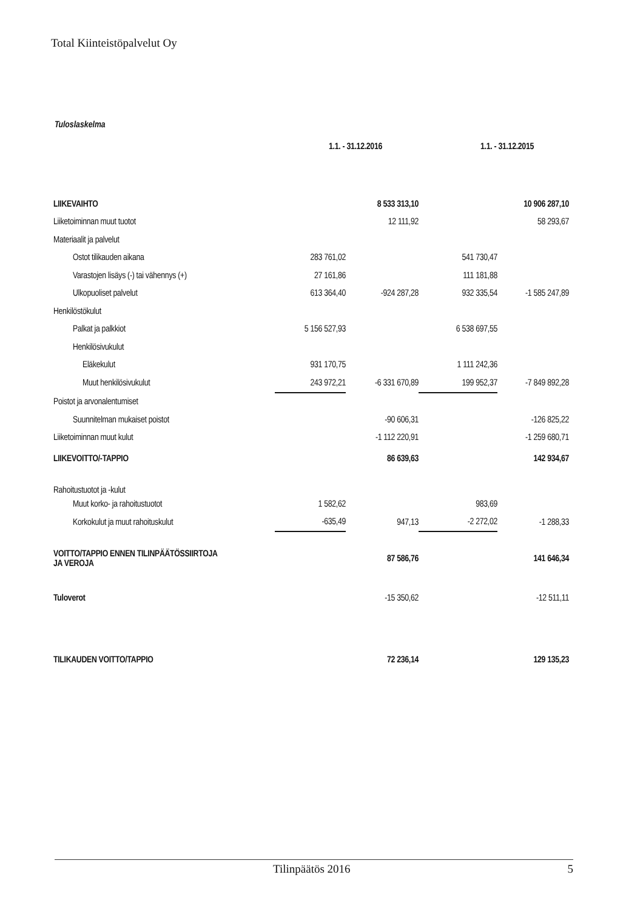Total Kiinteistöpalvelut Oy
Tuloslaskelma
| | 1.1. - 31.12.2016 | | 1.1. - 31.12.2015 | |
| LIIKEVAIHTO | | 8 533 313,10 | | 10 906 287,10 |
| Liiketoiminnan muut tuotot | | 12 111,92 | | 58 293,67 |
| Materiaalit ja palvelut | | | | |
| Ostot tilikauden aikana | 283 761,02 | | 541 730,47 | |
| Varastojen lisäys (-) tai vähennys (+) | 27 161,86 | | 111 181,88 | |
| Ulkopuoliset palvelut | 613 364,40 | -924 287,28 | 932 335,54 | -1 585 247,89 |
| Henkilöstökulut | | | | |
| Palkat ja palkkiot | 5 156 527,93 | | 6 538 697,55 | |
| Henkilösivukulut | | | | |
| Eläkekulut | 931 170,75 | | 1 111 242,36 | |
| Muut henkilösivukulut | 243 972,21 | -6 331 670,89 | 199 952,37 | -7 849 892,28 |
| Poistot ja arvonalentumiset | | | | |
| Suunnitelman mukaiset poistot | | -90 606,31 | | -126 825,22 |
| Liiketoiminnan muut kulut | | -1 112 220,91 | | -1 259 680,71 |
| LIIKEVOITTO/-TAPPIO | | 86 639,63 | | 142 934,67 |
| Rahoitustuotot ja -kulut | | | | |
| Muut korko- ja rahoitustuotot | 1 582,62 | | 983,69 | |
| Korkokulut ja muut rahoituskulut | -635,49 | 947,13 | -2 272,02 | -1 288,33 |
| VOITTO/TAPPIO ENNEN TILINPÄÄTÖSSIIRTOJA JA VEROJA | | 87 586,76 | | 141 646,34 |
| Tuloverot | | -15 350,62 | | -12 511,11 |
| TILIKAUDEN VOITTO/TAPPIO | | 72 236,14 | | 129 135,23 |
Tilinpäätös 2016 5